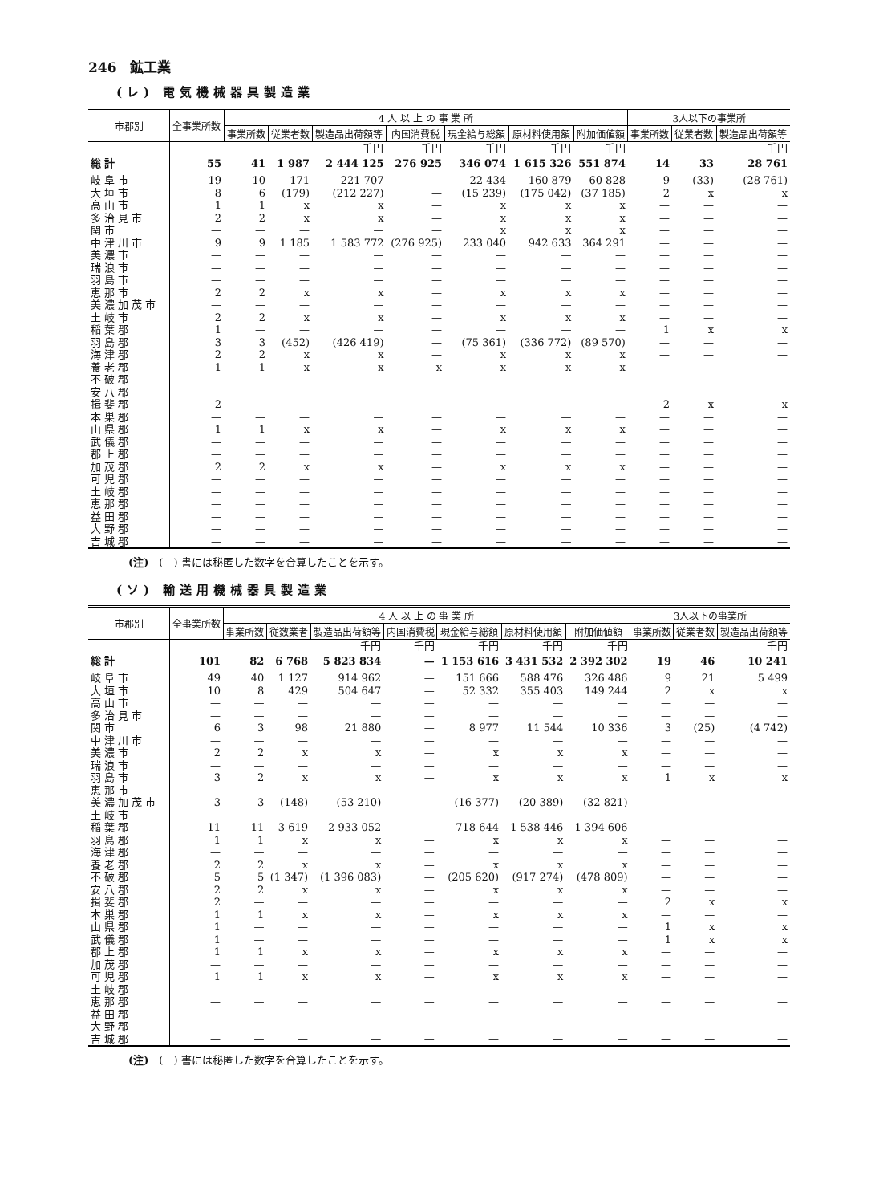246　鉱工業
(レ) 電気機械器具製造業
| 市郡別 | 全事業所数 | 4 人 以 上 の 事 業 所 | | | | | | | 3人以下の事業所 | | |
| --- | --- | --- | --- | --- | --- | --- | --- | --- | --- | --- | --- |
| | | 事業所数 | 従業者数 | 製造品出荷額等 | 内国消費税 | 現金給与総額 | 原材料使用額 | 附加価値額 | 事業所数 | 従業者数 | 製造品出荷額等 |
| | | | | 千円 | 千円 | 千円 | 千円 | 千円 | | | 千円 |
| 総計 | 55 | 41 | 1 987 | 2 444 125 | 276 925 | 346 074 | 1 615 326 | 551 874 | 14 | 33 | 28 761 |
| 岐阜市 | 19 | 10 | 171 | 221 707 | — | 22 434 | 160 879 | 60 828 | 9 | (33) | (28 761) |
| 大垣市 | 8 | 6 | (179) | (212 227) | — | (15 239) | (175 042) | (37 185) | 2 | x | x |
| 高山市 | 1 | 1 | x | x | — | x | x | x | — | — | — |
| 多治見市 | 2 | 2 | x | x | — | x | x | x | — | — | — |
| 関市 | — | — | — | — | — | x | x | x | — | — | — |
| 中津川市 | 9 | 9 | 1 185 | 1 583 772 | (276 925) | 233 040 | 942 633 | 364 291 | — | — | — |
| 美濃市 | — | — | — | — | — | — | — | — | — | — | — |
| 瑞浪市 | — | — | — | — | — | — | — | — | — | — | — |
| 羽島市 | — | — | — | — | — | — | — | — | — | — | — |
| 恵那市 | 2 | 2 | x | x | — | x | x | x | — | — | — |
| 美濃加茂市 | — | — | — | — | — | — | — | — | — | — | — |
| 土岐市 | 2 | 2 | x | x | — | x | x | x | — | — | — |
| 稲葉郡 | 1 | — | — | — | — | — | — | — | 1 | x | x |
| 羽島郡 | 3 | 3 | (452) | (426 419) | — | (75 361) | (336 772) | (89 570) | — | — | — |
| 海津郡 | 2 | 2 | x | x | — | x | x | x | — | — | — |
| 養老郡 | 1 | 1 | x | x | x | x | x | x | — | — | — |
| 不破郡 | — | — | — | — | — | — | — | — | — | — | — |
| 安八郡 | — | — | — | — | — | — | — | — | — | — | — |
| 揖斐郡 | 2 | — | — | — | — | — | — | — | 2 | x | x |
| 本巣郡 | — | — | — | — | — | — | — | — | — | — | — |
| 山県郡 | 1 | 1 | x | x | — | x | x | x | — | — | — |
| 武儀郡 | — | — | — | — | — | — | — | — | — | — | — |
| 郡上郡 | — | — | — | — | — | — | — | — | — | — | — |
| 加茂郡 | 2 | 2 | x | x | — | x | x | x | — | — | — |
| 可児郡 | — | — | — | — | — | — | — | — | — | — | — |
| 土岐郡 | — | — | — | — | — | — | — | — | — | — | — |
| 恵那郡 | — | — | — | — | — | — | — | — | — | — | — |
| 益田郡 | — | — | — | — | — | — | — | — | — | — | — |
| 大野郡 | — | — | — | — | — | — | — | — | — | — | — |
| 吉城郡 | — | — | — | — | — | — | — | — | — | — | — |
(注)　(　) 書には秘匿した数字を合算したことを示す。
(ソ) 輸送用機械器具製造業
| 市郡別 | 全事業所数 | 4 人 以 上 の 事 業 所 | | | | | | | 3人以下の事業所 | | |
| --- | --- | --- | --- | --- | --- | --- | --- | --- | --- | --- | --- |
| | | 事業所数 | 従数業者 | 製造品出荷額等 | 内国消費税 | 現金給与総額 | 原材料使用額 | 附加価値額 | 事業所数 | 従業者数 | 製造品出荷額等 |
| | | | | 千円 | 千円 | 千円 | 千円 | 千円 | | | 千円 |
| 総計 | 101 | 82 | 6 768 | 5 823 834 | — | 1 153 616 | 3 431 532 | 2 392 302 | 19 | 46 | 10 241 |
| 岐阜市 | 49 | 40 | 1 127 | 914 962 | — | 151 666 | 588 476 | 326 486 | 9 | 21 | 5 499 |
| 大垣市 | 10 | 8 | 429 | 504 647 | — | 52 332 | 355 403 | 149 244 | 2 | x | x |
| 高山市 | — | — | — | — | — | — | — | — | — | — | — |
| 多治見市 | — | — | — | — | — | — | — | — | — | — | — |
| 関市 | 6 | 3 | 98 | 21 880 | — | 8 977 | 11 544 | 10 336 | 3 | (25) | (4 742) |
| 中津川市 | — | — | — | — | — | — | — | — | — | — | — |
| 美濃市 | 2 | 2 | x | x | — | x | x | x | — | — | — |
| 瑞浪市 | — | — | — | — | — | — | — | — | — | — | — |
| 羽島市 | 3 | 2 | x | x | — | x | x | x | 1 | x | x |
| 恵那市 | — | — | — | — | — | — | — | — | — | — | — |
| 美濃加茂市 | 3 | 3 | (148) | (53 210) | — | (16 377) | (20 389) | (32 821) | — | — | — |
| 土岐市 | — | — | — | — | — | — | — | — | — | — | — |
| 稲葉郡 | 11 | 11 | 3 619 | 2 933 052 | — | 718 644 | 1 538 446 | 1 394 606 | — | — | — |
| 羽島郡 | 1 | 1 | x | x | — | x | x | x | — | — | — |
| 海津郡 | — | — | — | — | — | — | — | — | — | — | — |
| 養老郡 | 2 | 2 | x | x | — | x | x | x | — | — | — |
| 不破郡 | 5 | 5 | (1 347) | (1 396 083) | — | (205 620) | (917 274) | (478 809) | — | — | — |
| 安八郡 | 2 | 2 | x | x | — | x | x | x | — | — | — |
| 揖斐郡 | 2 | — | — | — | — | — | — | — | 2 | x | x |
| 本巣郡 | 1 | 1 | x | x | — | x | x | x | — | — | — |
| 山県郡 | 1 | — | — | — | — | — | — | — | 1 | x | x |
| 武儀郡 | 1 | — | — | — | — | — | — | — | 1 | x | x |
| 郡上郡 | 1 | 1 | x | x | — | x | x | x | — | — | — |
| 加茂郡 | — | — | — | — | — | — | — | — | — | — | — |
| 可児郡 | 1 | 1 | x | x | — | x | x | x | — | — | — |
| 土岐郡 | — | — | — | — | — | — | — | — | — | — | — |
| 恵那郡 | — | — | — | — | — | — | — | — | — | — | — |
| 益田郡 | — | — | — | — | — | — | — | — | — | — | — |
| 大野郡 | — | — | — | — | — | — | — | — | — | — | — |
| 吉城郡 | — | — | — | — | — | — | — | — | — | — | — |
(注)　(　) 書には秘匿した数字を合算したことを示す。